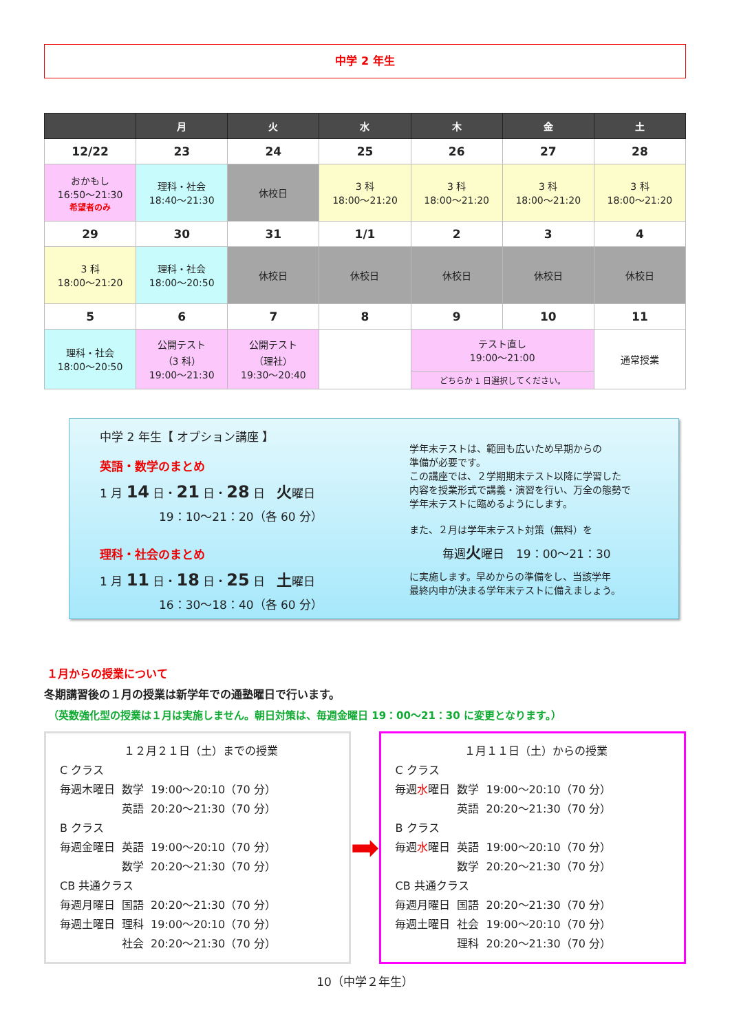中学 2 年生
| | 月 | 火 | 水 | 木 | 金 | 土 |
| --- | --- | --- | --- | --- | --- | --- |
| 12/22 | 23 | 24 | 25 | 26 | 27 | 28 |
| おかもし 16:50～21:30 希望者のみ | 理科・社会 18:40～21:30 | 休校日 | 3 科 18:00～21:20 | 3 科 18:00～21:20 | 3 科 18:00～21:20 | 3 科 18:00～21:20 |
| 29 | 30 | 31 | 1/1 | 2 | 3 | 4 |
| 3 科 18:00～21:20 | 理科・社会 18:00～20:50 | 休校日 | 休校日 | 休校日 | 休校日 | 休校日 |
| 5 | 6 | 7 | 8 | 9 | 10 | 11 |
| 理科・社会 18:00～20:50 | 公開テスト （3 科） 19:00～21:30 | 公開テスト （理社） 19:30～20:40 | | テスト直し 19:00～21:00 | | 通常授業 |
| | | | | どちらか 1 日選択してください。 | | |
中学 2 年生【 オプション講座 】
英語・数学のまとめ
1 月 14 日・21 日・28 日　火曜日
19：10～21：20（各 60 分）
理科・社会のまとめ
1 月 11 日・18 日・25 日　土曜日
16：30～18：40（各 60 分）
学年末テストは、範囲も広いため早期からの
準備が必要です。
この講座では、２学期期末テスト以降に学習した
内容を授業形式で講義・演習を行い、万全の態勢で
学年末テストに臨めるようにします。
また、２月は学年末テスト対策（無料）を
毎週火曜日　19：00～21：30
に実施します。早めからの準備をし、当該学年
最終内申が決まる学年末テストに備えましょう。
１月からの授業について
冬期講習後の１月の授業は新学年での通塾曜日で行います。
（英数強化型の授業は１月は実施しません。朝日対策は、毎週金曜日 19：00～21：30 に変更となります。）
１２月２１日（土）までの授業
| C クラス | | |
| 毎週木曜日 | 数学 | 19:00～20:10（70 分） |
| | 英語 | 20:20～21:30（70 分） |
| B クラス | | |
| 毎週金曜日 | 英語 | 19:00～20:10（70 分） |
| | 数学 | 20:20～21:30（70 分） |
| CB 共通クラス | | |
| 毎週月曜日 | 国語 | 20:20～21:30（70 分） |
| 毎週土曜日 | 理科 | 19:00～20:10（70 分） |
| | 社会 | 20:20～21:30（70 分） |
➡
１月１１日（土）からの授業
| C クラス | | |
| 毎週 水 曜日 | 数学 | 19:00～20:10（70 分） |
| | 英語 | 20:20～21:30（70 分） |
| B クラス | | |
| 毎週 水 曜日 | 英語 | 19:00～20:10（70 分） |
| | 数学 | 20:20～21:30（70 分） |
| CB 共通クラス | | |
| 毎週月曜日 | 国語 | 20:20～21:30（70 分） |
| 毎週土曜日 | 社会 | 19:00～20:10（70 分） |
| | 理科 | 20:20～21:30（70 分） |
10（中学２年生）